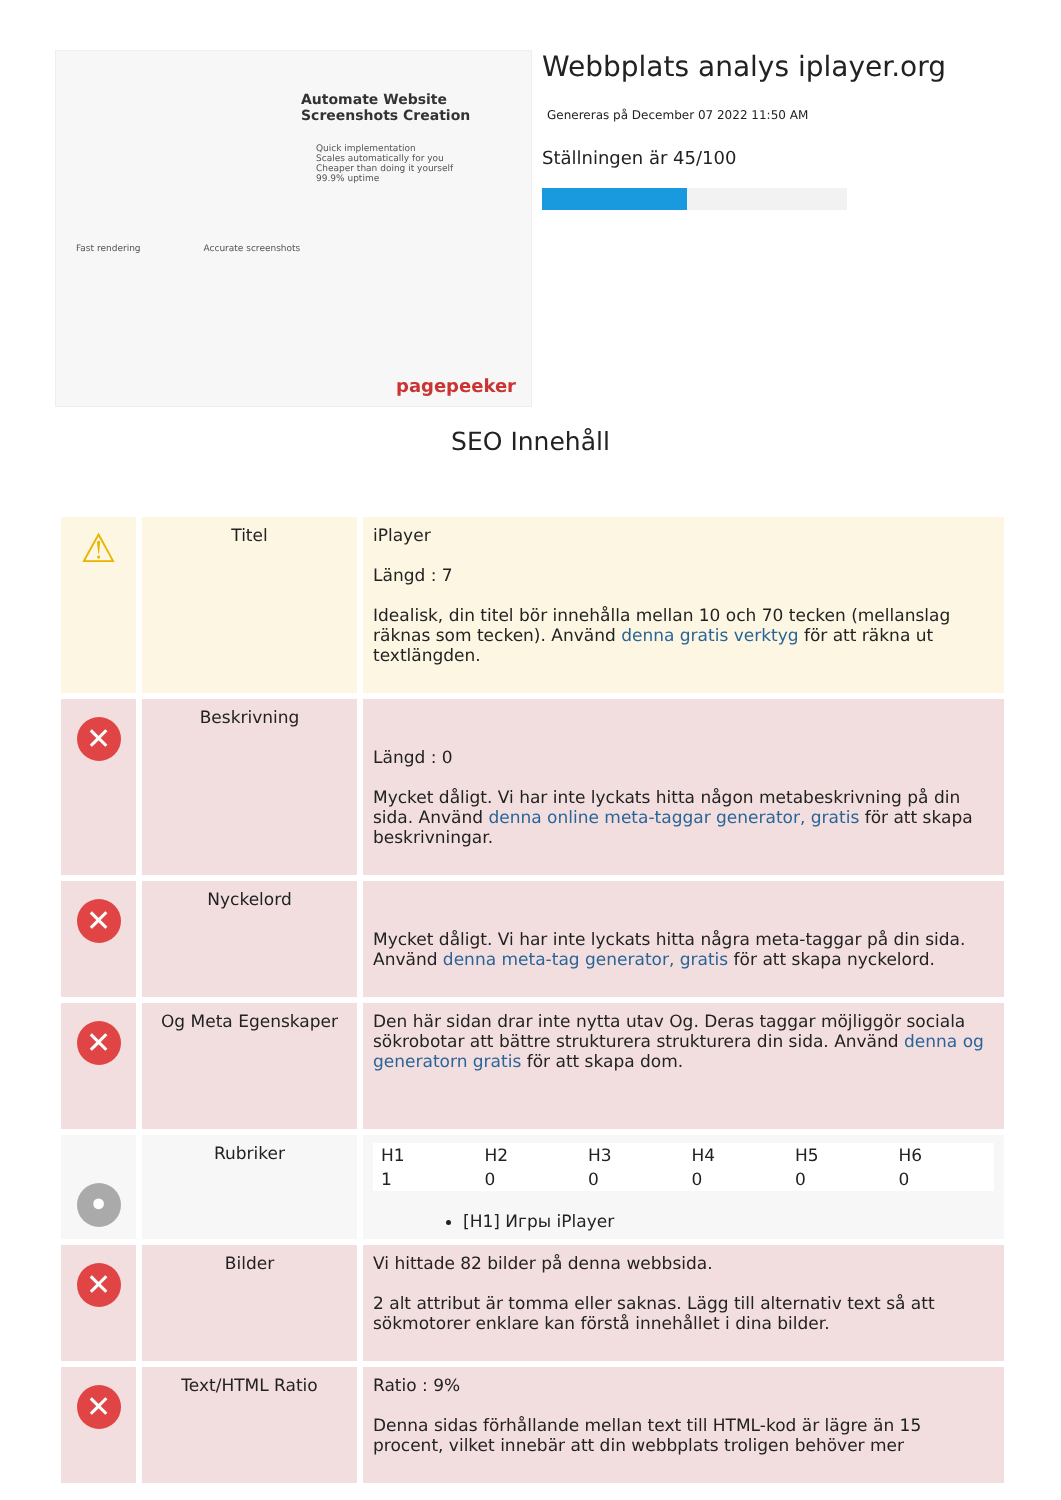Automate Website Screenshots Creation
Quick implementation
Scales automatically for you
Cheaper than doing it yourself
99.9% uptime
Fast rendering Accurate screenshots
pagepeeker
Webbplats analys iplayer.org
Genereras på December 07 2022 11:50 AM
Ställningen är 45/100
SEO Innehåll
| ⚠ | Titel | iPlayer Längd : 7 Idealisk, din titel bör innehålla mellan 10 och 70 tecken (mellanslag räknas som tecken). Använd denna gratis verktyg för att räkna ut textlängden. |
| ✕ | Beskrivning | Längd : 0 Mycket dåligt. Vi har inte lyckats hitta någon metabeskrivning på din sida. Använd denna online meta-taggar generator, gratis för att skapa beskrivningar. |
| ✕ | Nyckelord | Mycket dåligt. Vi har inte lyckats hitta några meta-taggar på din sida. Använd denna meta-tag generator, gratis för att skapa nyckelord. |
| ✕ | Og Meta Egenskaper | Den här sidan drar inte nytta utav Og. Deras taggar möjliggör sociala sökrobotar att bättre strukturera strukturera din sida. Använd denna og generatorn gratis för att skapa dom. |
| • | Rubriker | / H1 / H2 / H3 / H4 / H5 / H6 / / 1 / 0 / 0 / 0 / 0 / 0 / [H1] Игры iPlayer |
| ✕ | Bilder | Vi hittade 82 bilder på denna webbsida. 2 alt attribut är tomma eller saknas. Lägg till alternativ text så att sökmotorer enklare kan förstå innehållet i dina bilder. |
| ✕ | Text/HTML Ratio | Ratio : 9% Denna sidas förhållande mellan text till HTML-kod är lägre än 15 procent, vilket innebär att din webbplats troligen behöver mer |